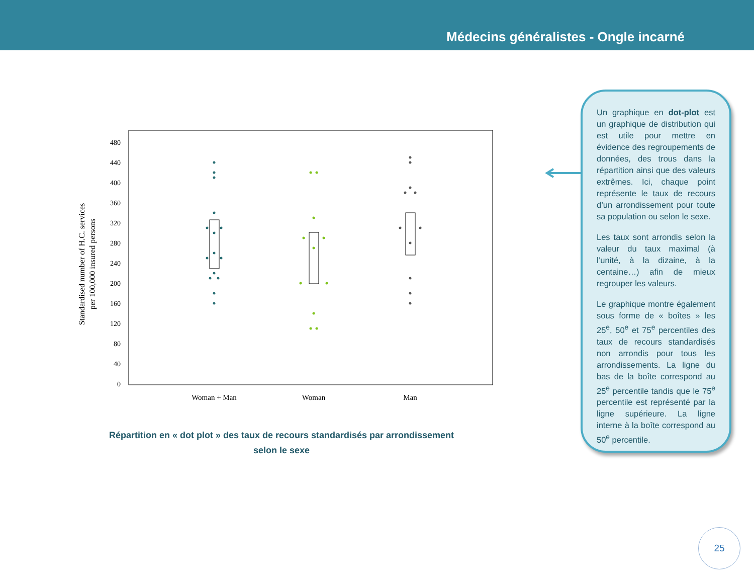Médecins généralistes - Ongle incarné
Standardised number of H.C. services
per 100,000 insured persons
480
440
400
360
320
280
240
200
160
120
80
40
0
Woman + Man
Woman
Man
Répartition en « dot plot » des taux de recours standardisés par arrondissement selon le sexe
Un graphique en dot-plot est un graphique de distribution qui est utile pour mettre en évidence des regroupements de données, des trous dans la répartition ainsi que des valeurs extrêmes. Ici, chaque point représente le taux de recours d’un arrondissement pour toute sa population ou selon le sexe.
Les taux sont arrondis selon la valeur du taux maximal (à l’unité, à la dizaine, à la centaine…) afin de mieux regrouper les valeurs.
Le graphique montre également sous forme de « boîtes » les 25<sup>e</sup>, 50<sup>e</sup> et 75<sup>e</sup> percentiles des taux de recours standardisés non arrondis pour tous les arrondissements. La ligne du bas de la boîte correspond au 25<sup>e</sup> percentile tandis que le 75<sup>e</sup> percentile est représenté par la ligne supérieure. La ligne interne à la boîte correspond au 50<sup>e</sup> percentile.
25